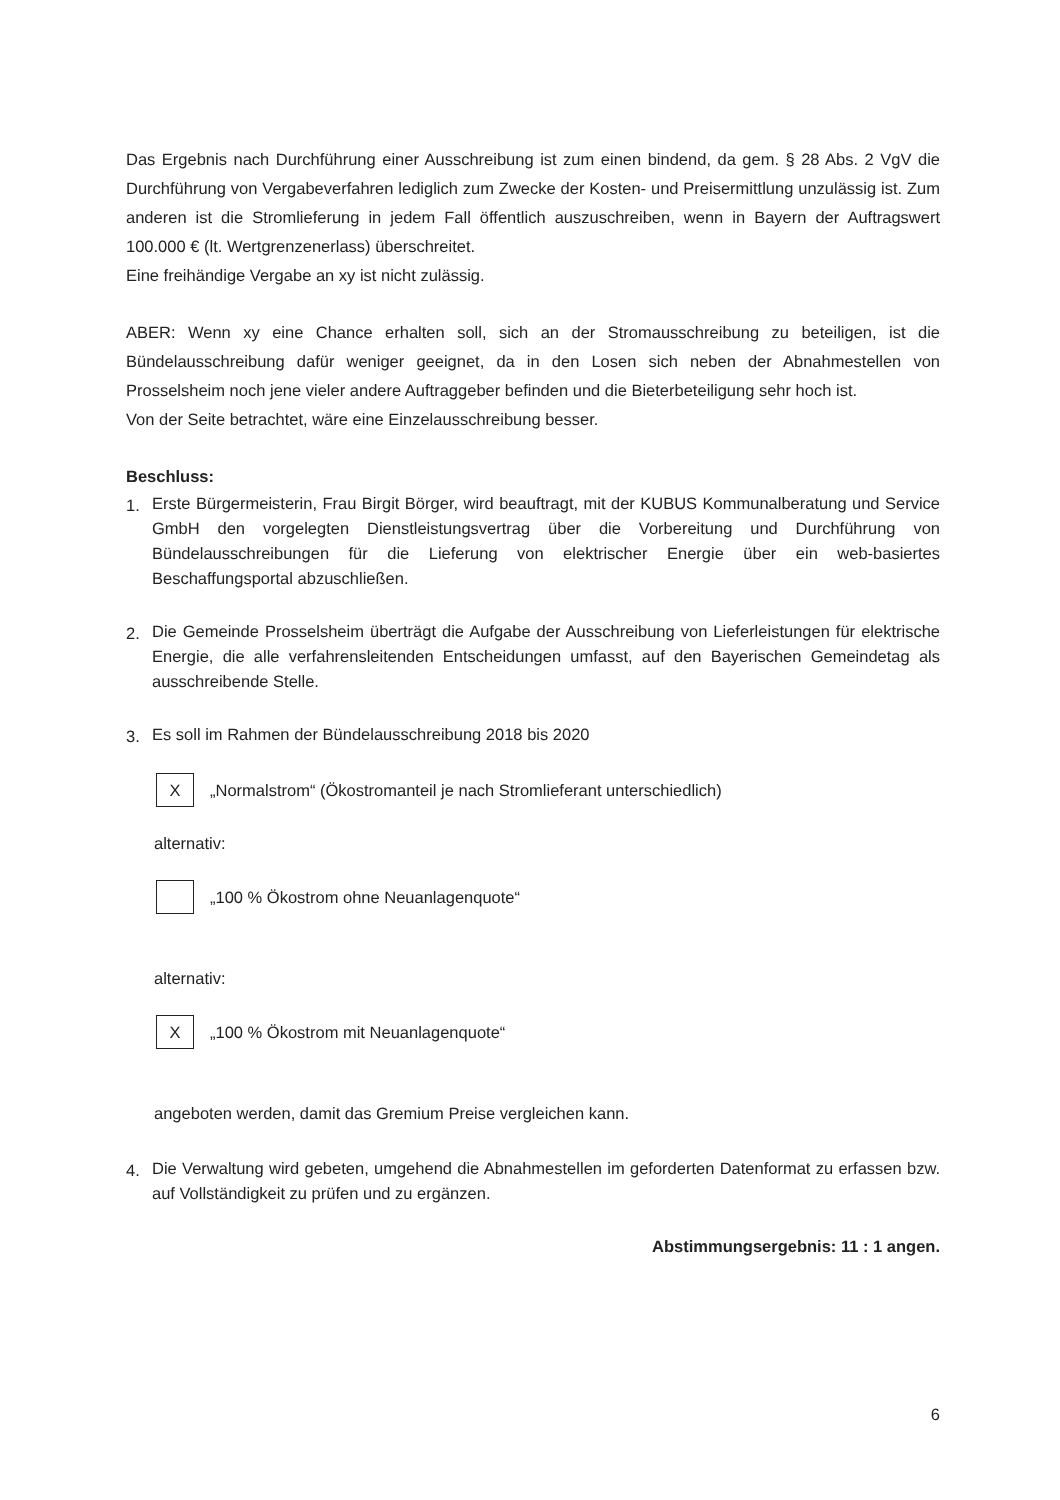Das Ergebnis nach Durchführung einer Ausschreibung ist zum einen bindend, da gem. § 28 Abs. 2 VgV die Durchführung von Vergabeverfahren lediglich zum Zwecke der Kosten- und Preisermittlung unzulässig ist. Zum anderen ist die Stromlieferung in jedem Fall öffentlich auszuschreiben, wenn in Bayern der Auftragswert 100.000 € (lt. Wertgrenzenerlass) überschreitet.
Eine freihändige Vergabe an xy ist nicht zulässig.
ABER: Wenn xy eine Chance erhalten soll, sich an der Stromausschreibung zu beteiligen, ist die Bündelausschreibung dafür weniger geeignet, da in den Losen sich neben der Abnahmestellen von Prosselsheim noch jene vieler andere Auftraggeber befinden und die Bieterbeteiligung sehr hoch ist.
Von der Seite betrachtet, wäre eine Einzelausschreibung besser.
Beschluss:
1. Erste Bürgermeisterin, Frau Birgit Börger, wird beauftragt, mit der KUBUS Kommunalberatung und Service GmbH den vorgelegten Dienstleistungsvertrag über die Vorbereitung und Durchführung von Bündelausschreibungen für die Lieferung von elektrischer Energie über ein web-basiertes Beschaffungsportal abzuschließen.
2. Die Gemeinde Prosselsheim überträgt die Aufgabe der Ausschreibung von Lieferleistungen für elektrische Energie, die alle verfahrensleitenden Entscheidungen umfasst, auf den Bayerischen Gemeindetag als ausschreibende Stelle.
3. Es soll im Rahmen der Bündelausschreibung 2018 bis 2020
X
„Normalstrom“ (Ökostromanteil je nach Stromlieferant unterschiedlich)
alternativ:
„100 % Ökostrom ohne Neuanlagenquote“
alternativ:
X
„100 % Ökostrom mit Neuanlagenquote“
angeboten werden, damit das Gremium Preise vergleichen kann.
4. Die Verwaltung wird gebeten, umgehend die Abnahmestellen im geforderten Datenformat zu erfassen bzw. auf Vollständigkeit zu prüfen und zu ergänzen.
Abstimmungsergebnis: 11 : 1 angen.
6